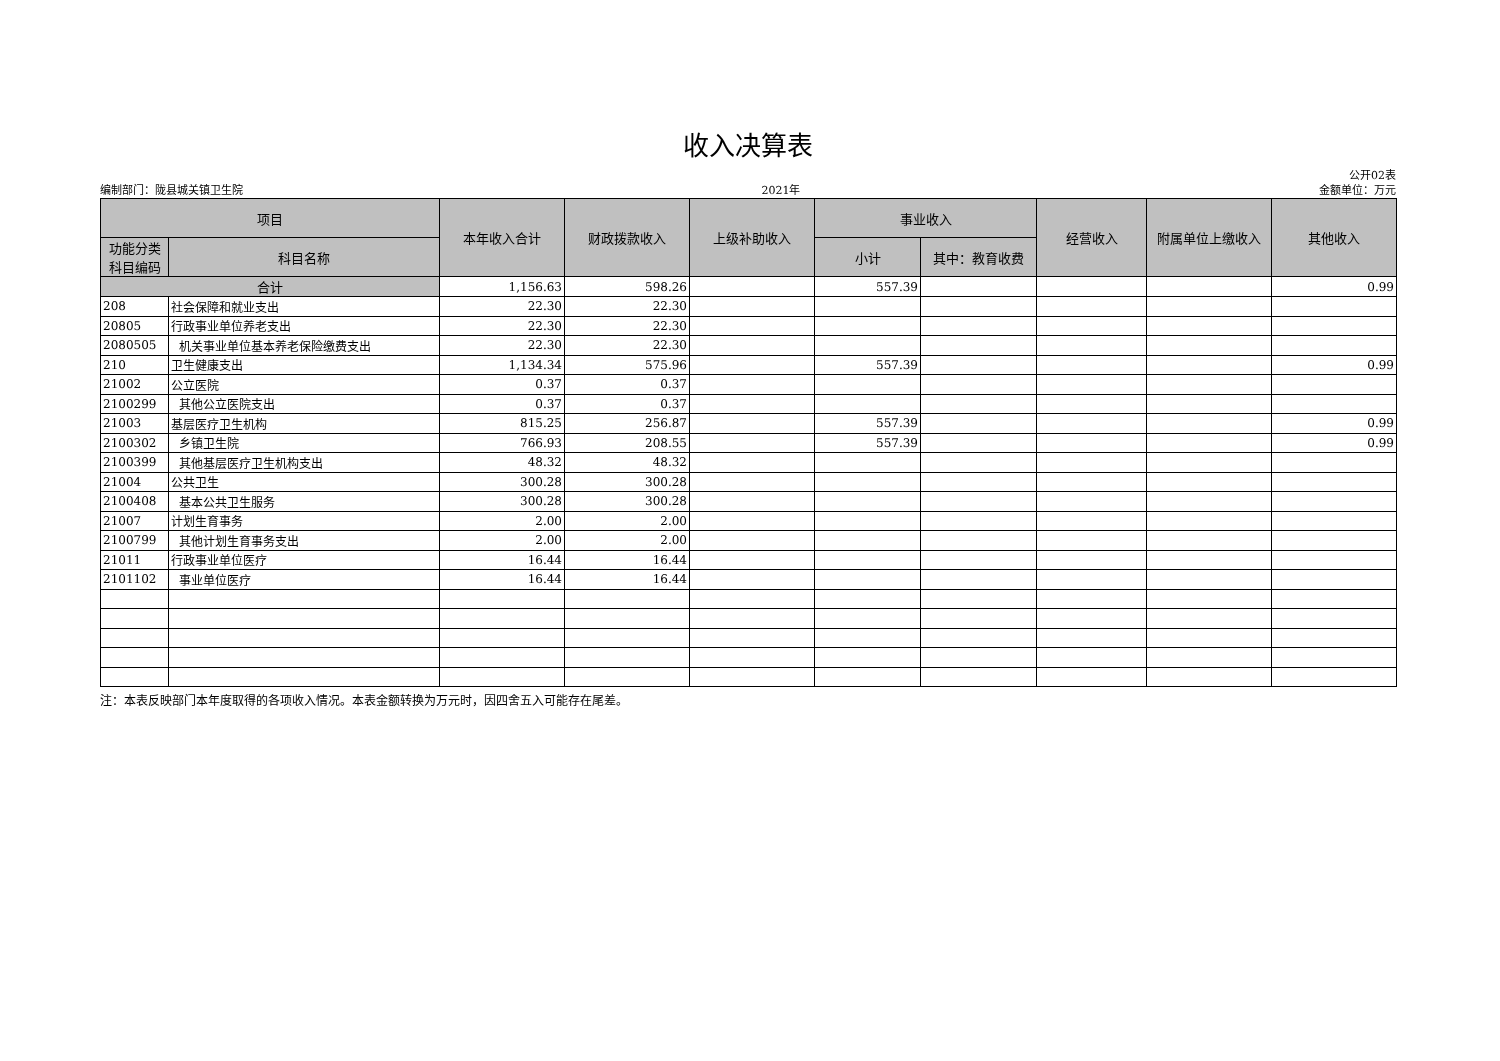收入决算表
编制部门：陇县城关镇卫生院 2021年 公开02表
金额单位：万元
| 项目 | | 本年收入合计 | 财政拨款收入 | 上级补助收入 | 事业收入 | | 经营收入 | 附属单位上缴收入 | 其他收入 |
| --- | --- | --- | --- | --- | --- | --- | --- | --- | --- |
| 功能分类 科目编码 | 科目名称 | | | | 小计 | 其中：教育收费 | | | |
| 合计 | | 1,156.63 | 598.26 | | 557.39 | | | | 0.99 |
| 208 | 社会保障和就业支出 | 22.30 | 22.30 | | | | | | |
| 20805 | 行政事业单位养老支出 | 22.30 | 22.30 | | | | | | |
| 2080505 | 机关事业单位基本养老保险缴费支出 | 22.30 | 22.30 | | | | | | |
| 210 | 卫生健康支出 | 1,134.34 | 575.96 | | 557.39 | | | | 0.99 |
| 21002 | 公立医院 | 0.37 | 0.37 | | | | | | |
| 2100299 | 其他公立医院支出 | 0.37 | 0.37 | | | | | | |
| 21003 | 基层医疗卫生机构 | 815.25 | 256.87 | | 557.39 | | | | 0.99 |
| 2100302 | 乡镇卫生院 | 766.93 | 208.55 | | 557.39 | | | | 0.99 |
| 2100399 | 其他基层医疗卫生机构支出 | 48.32 | 48.32 | | | | | | |
| 21004 | 公共卫生 | 300.28 | 300.28 | | | | | | |
| 2100408 | 基本公共卫生服务 | 300.28 | 300.28 | | | | | | |
| 21007 | 计划生育事务 | 2.00 | 2.00 | | | | | | |
| 2100799 | 其他计划生育事务支出 | 2.00 | 2.00 | | | | | | |
| 21011 | 行政事业单位医疗 | 16.44 | 16.44 | | | | | | |
| 2101102 | 事业单位医疗 | 16.44 | 16.44 | | | | | | |
注：本表反映部门本年度取得的各项收入情况。本表金额转换为万元时，因四舍五入可能存在尾差。